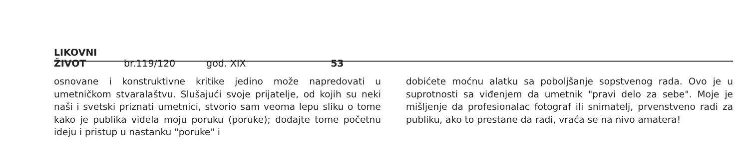LIKOVNI ŽIVOT br.119/120 god. XIX 53
osnovane i konstruktivne kritike jedino može napredovati u umetničkom stvaralaštvu. Slušajući svoje prijatelje, od kojih su neki naši i svetski priznati umetnici, stvorio sam veoma lepu sliku o tome kako je publika videla moju poruku (poruke); dodajte tome početnu ideju i pristup u nastanku "poruke" i
dobićete moćnu alatku sa poboljšanje sopstvenog rada. Ovo je u suprotnosti sa viđenjem da umetnik "pravi delo za sebe". Moje je mišljenje da profesionalac fotograf ili snimatelj, prvenstveno radi za publiku, ako to prestane da radi, vraća se na nivo amatera!